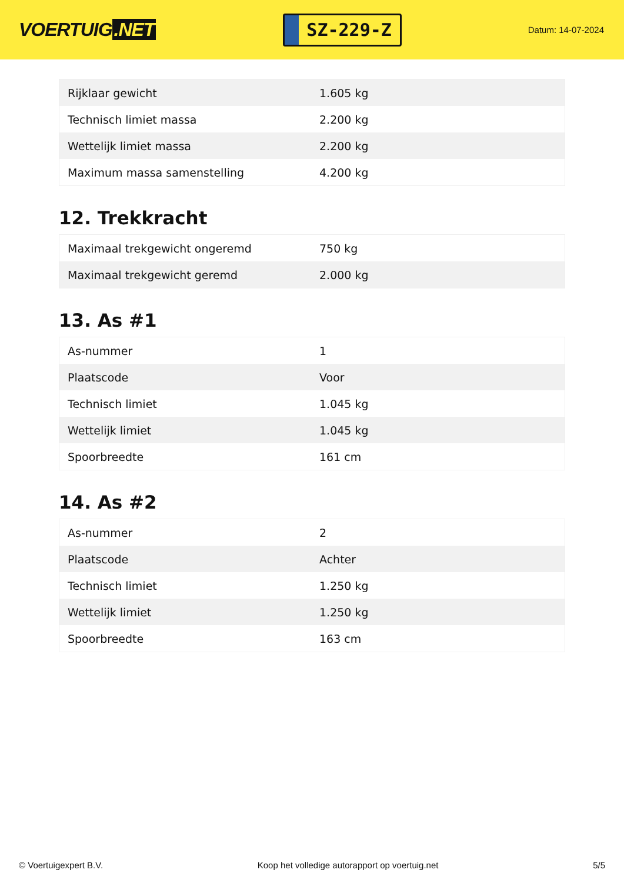VOERTUIG.NET
SZ-229-Z
Datum: 14-07-2024
| Rijklaar gewicht | 1.605 kg |
| Technisch limiet massa | 2.200 kg |
| Wettelijk limiet massa | 2.200 kg |
| Maximum massa samenstelling | 4.200 kg |
12. Trekkracht
| Maximaal trekgewicht ongeremd | 750 kg |
| Maximaal trekgewicht geremd | 2.000 kg |
13. As #1
| As-nummer | 1 |
| Plaatscode | Voor |
| Technisch limiet | 1.045 kg |
| Wettelijk limiet | 1.045 kg |
| Spoorbreedte | 161 cm |
14. As #2
| As-nummer | 2 |
| Plaatscode | Achter |
| Technisch limiet | 1.250 kg |
| Wettelijk limiet | 1.250 kg |
| Spoorbreedte | 163 cm |
© Voertuigexpert B.V. Koop het volledige autorapport op voertuig.net 5/5